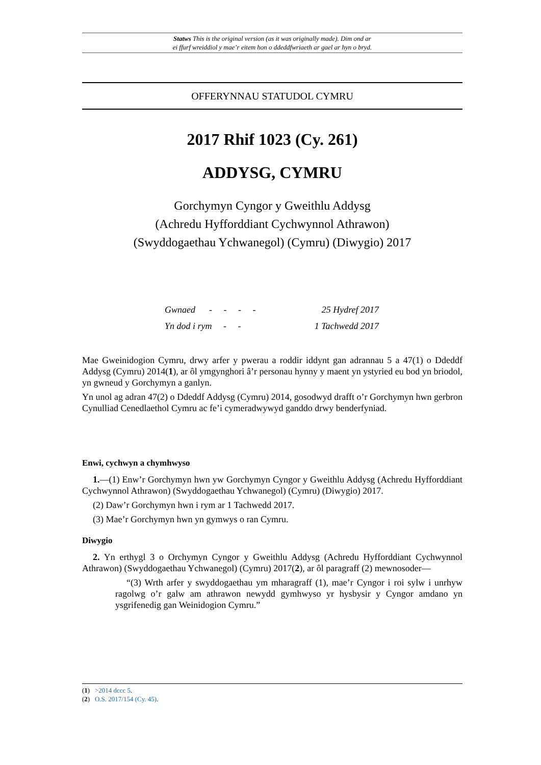Statws This is the original version (as it was originally made). Dim ond ar
ei ffurf wreiddiol y mae’r eitem hon o ddeddfwriaeth ar gael ar hyn o bryd.
OFFERYNNAU STATUDOL CYMRU
2017 Rhif 1023 (Cy. 261)
ADDYSG, CYMRU
Gorchymyn Cyngor y Gweithlu Addysg
(Achredu Hyfforddiant Cychwynnol Athrawon)
(Swyddogaethau Ychwanegol) (Cymru) (Diwygio) 2017
Gwnaed - - - - 25 Hydref 2017
Yn dod i rym - - 1 Tachwedd 2017
Mae Gweinidogion Cymru, drwy arfer y pwerau a roddir iddynt gan adrannau 5 a 47(1) o Ddeddf Addysg (Cymru) 2014(1), ar ôl ymgynghori â’r personau hynny y maent yn ystyried eu bod yn briodol, yn gwneud y Gorchymyn a ganlyn.
Yn unol ag adran 47(2) o Ddeddf Addysg (Cymru) 2014, gosodwyd drafft o’r Gorchymyn hwn gerbron Cynulliad Cenedlaethol Cymru ac fe’i cymeradwywyd ganddo drwy benderfyniad.
Enwi, cychwyn a chymhwyso
1.—(1) Enw’r Gorchymyn hwn yw Gorchymyn Cyngor y Gweithlu Addysg (Achredu Hyfforddiant Cychwynnol Athrawon) (Swyddogaethau Ychwanegol) (Cymru) (Diwygio) 2017.
(2) Daw’r Gorchymyn hwn i rym ar 1 Tachwedd 2017.
(3) Mae’r Gorchymyn hwn yn gymwys o ran Cymru.
Diwygio
2. Yn erthygl 3 o Orchymyn Cyngor y Gweithlu Addysg (Achredu Hyfforddiant Cychwynnol Athrawon) (Swyddogaethau Ychwanegol) (Cymru) 2017(2), ar ôl paragraff (2) mewnosoder—
“(3) Wrth arfer y swyddogaethau ym mharagraff (1), mae’r Cyngor i roi sylw i unrhyw ragolwg o’r galw am athrawon newydd gymhwyso yr hysbysir y Cyngor amdano yn ysgrifenedig gan Weinidogion Cymru.”
(1) >2014 dccc 5.
(2) O.S. 2017/154 (Cy. 45).